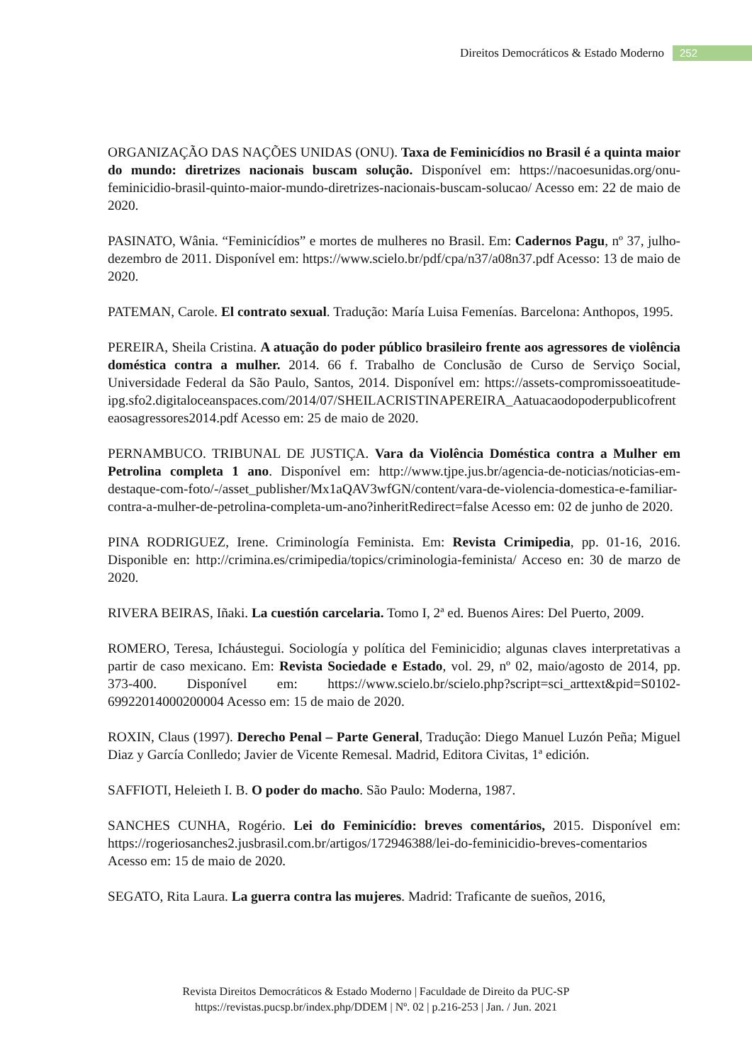Direitos Democráticos & Estado Moderno 252
ORGANIZAÇÃO DAS NAÇÕES UNIDAS (ONU). Taxa de Feminicídios no Brasil é a quinta maior do mundo: diretrizes nacionais buscam solução. Disponível em: https://nacoesunidas.org/onu-feminicidio-brasil-quinto-maior-mundo-diretrizes-nacionais-buscam-solucao/ Acesso em: 22 de maio de 2020.
PASINATO, Wânia. “Feminicídios” e mortes de mulheres no Brasil. Em: Cadernos Pagu, nº 37, julho-dezembro de 2011. Disponível em: https://www.scielo.br/pdf/cpa/n37/a08n37.pdf Acesso: 13 de maio de 2020.
PATEMAN, Carole. El contrato sexual. Tradução: María Luisa Femenías. Barcelona: Anthopos, 1995.
PEREIRA, Sheila Cristina. A atuação do poder público brasileiro frente aos agressores de violência doméstica contra a mulher. 2014. 66 f. Trabalho de Conclusão de Curso de Serviço Social, Universidade Federal da São Paulo, Santos, 2014. Disponível em: https://assets-compromissoeatitude-ipg.sfo2.digitaloceanspaces.com/2014/07/SHEILACRISTINAPEREIRA_Aatuacaodopoderpublicofrenteaosagressores2014.pdf Acesso em: 25 de maio de 2020.
PERNAMBUCO. TRIBUNAL DE JUSTIÇA. Vara da Violência Doméstica contra a Mulher em Petrolina completa 1 ano. Disponível em: http://www.tjpe.jus.br/agencia-de-noticias/noticias-em-destaque-com-foto/-/asset_publisher/Mx1aQAV3wfGN/content/vara-de-violencia-domestica-e-familiar-contra-a-mulher-de-petrolina-completa-um-ano?inheritRedirect=false Acesso em: 02 de junho de 2020.
PINA RODRIGUEZ, Irene. Criminología Feminista. Em: Revista Crimipedia, pp. 01-16, 2016. Disponible en: http://crimina.es/crimipedia/topics/criminologia-feminista/ Acceso en: 30 de marzo de 2020.
RIVERA BEIRAS, Iñaki. La cuestión carcelaria. Tomo I, 2ª ed. Buenos Aires: Del Puerto, 2009.
ROMERO, Teresa, Icháustegui. Sociología y política del Feminicidio; algunas claves interpretativas a partir de caso mexicano. Em: Revista Sociedade e Estado, vol. 29, nº 02, maio/agosto de 2014, pp. 373-400. Disponível em: https://www.scielo.br/scielo.php?script=sci_arttext&pid=S0102-69922014000200004 Acesso em: 15 de maio de 2020.
ROXIN, Claus (1997). Derecho Penal – Parte General, Tradução: Diego Manuel Luzón Peña; Miguel Diaz y García Conlledo; Javier de Vicente Remesal. Madrid, Editora Civitas, 1ª edición.
SAFFIOTI, Heleieth I. B. O poder do macho. São Paulo: Moderna, 1987.
SANCHES CUNHA, Rogério. Lei do Feminicídio: breves comentários, 2015. Disponível em: https://rogeriosanches2.jusbrasil.com.br/artigos/172946388/lei-do-feminicidio-breves-comentarios Acesso em: 15 de maio de 2020.
SEGATO, Rita Laura. La guerra contra las mujeres. Madrid: Traficante de sueños, 2016,
Revista Direitos Democráticos & Estado Moderno | Faculdade de Direito da PUC-SP
https://revistas.pucsp.br/index.php/DDEM | Nº. 02 | p.216-253 | Jan. / Jun. 2021